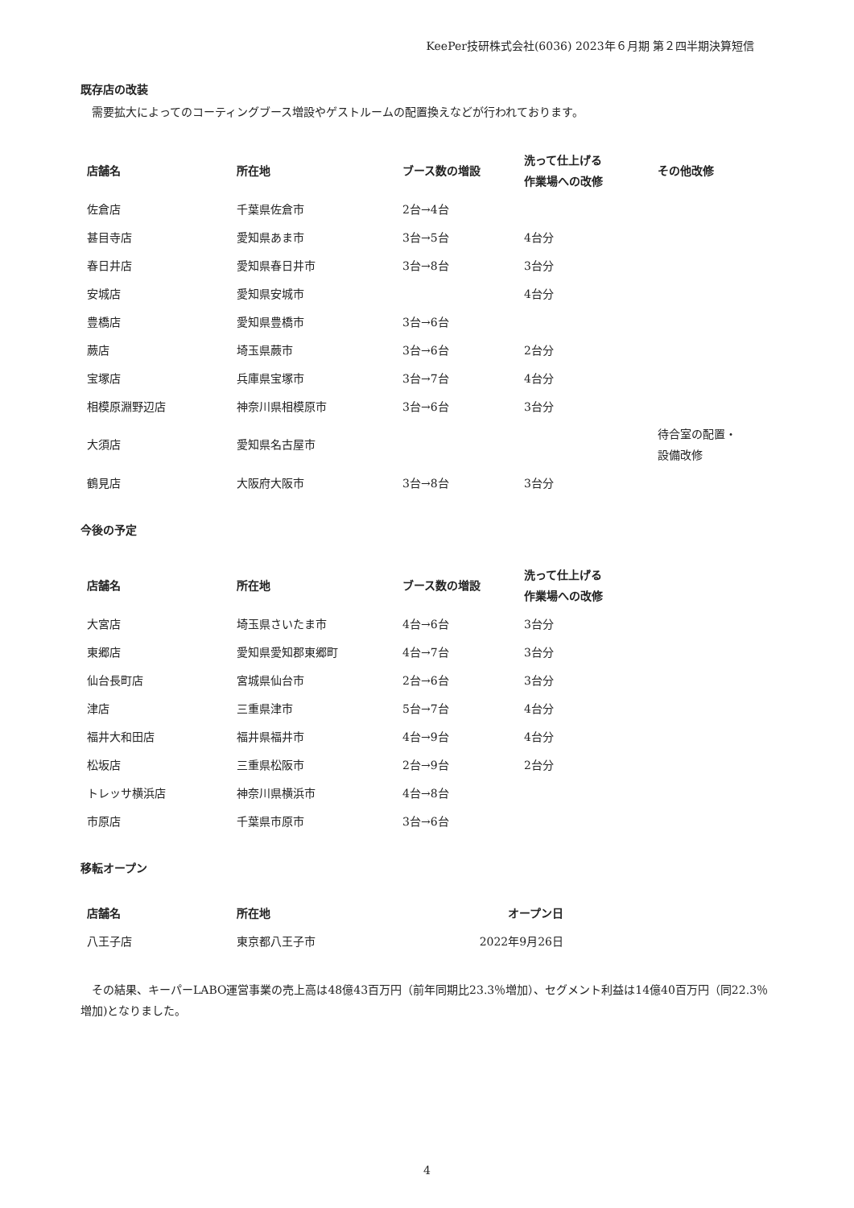KeePer技研株式会社(6036) 2023年６月期 第２四半期決算短信
既存店の改装
　需要拡大によってのコーティングブース増設やゲストルームの配置換えなどが行われております。
| 店舗名 | 所在地 | ブース数の増設 | 洗って仕上げる 作業場への改修 | その他改修 |
| --- | --- | --- | --- | --- |
| 佐倉店 | 千葉県佐倉市 | 2台→4台 | | |
| 甚目寺店 | 愛知県あま市 | 3台→5台 | 4台分 | |
| 春日井店 | 愛知県春日井市 | 3台→8台 | 3台分 | |
| 安城店 | 愛知県安城市 | | 4台分 | |
| 豊橋店 | 愛知県豊橋市 | 3台→6台 | | |
| 蕨店 | 埼玉県蕨市 | 3台→6台 | 2台分 | |
| 宝塚店 | 兵庫県宝塚市 | 3台→7台 | 4台分 | |
| 相模原淵野辺店 | 神奈川県相模原市 | 3台→6台 | 3台分 | |
| 大須店 | 愛知県名古屋市 | | | 待合室の配置・ 設備改修 |
| 鶴見店 | 大阪府大阪市 | 3台→8台 | 3台分 | |
今後の予定
| 店舗名 | 所在地 | ブース数の増設 | 洗って仕上げる 作業場への改修 |
| --- | --- | --- | --- |
| 大宮店 | 埼玉県さいたま市 | 4台→6台 | 3台分 |
| 東郷店 | 愛知県愛知郡東郷町 | 4台→7台 | 3台分 |
| 仙台長町店 | 宮城県仙台市 | 2台→6台 | 3台分 |
| 津店 | 三重県津市 | 5台→7台 | 4台分 |
| 福井大和田店 | 福井県福井市 | 4台→9台 | 4台分 |
| 松坂店 | 三重県松阪市 | 2台→9台 | 2台分 |
| トレッサ横浜店 | 神奈川県横浜市 | 4台→8台 | |
| 市原店 | 千葉県市原市 | 3台→6台 | |
移転オープン
| 店舗名 | 所在地 | オープン日 |
| --- | --- | --- |
| 八王子店 | 東京都八王子市 | 2022年9月26日 |
　その結果、キーパーLABO運営事業の売上高は48億43百万円（前年同期比23.3％増加）、セグメント利益は14億40百万円（同22.3％増加)となりました。
4